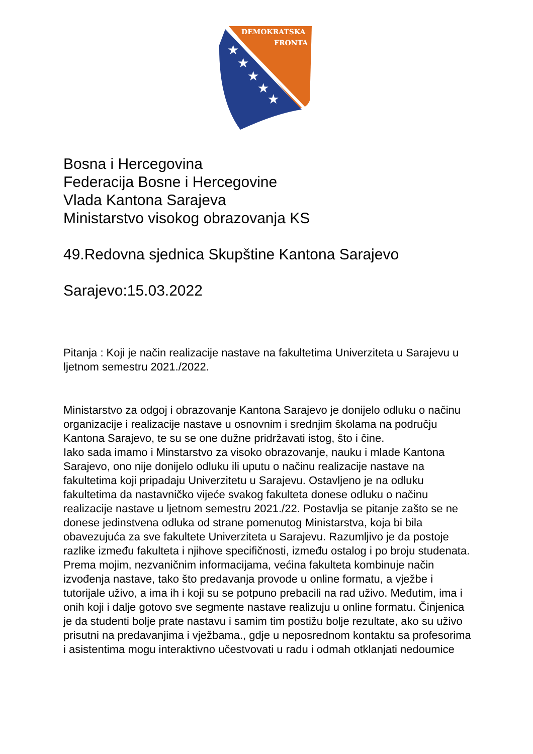DEMOKRATSKA
FRONTA
★
★
★
★
★
Bosna i Hercegovina
Federacija Bosne i Hercegovine
Vlada Kantona Sarajeva
Ministarstvo visokog obrazovanja KS
49.Redovna sjednica Skupštine Kantona Sarajevo
Sarajevo:15.03.2022
Pitanja : Koji je način realizacije nastave na fakultetima Univerziteta u Sarajevu u ljetnom semestru 2021./2022.
Ministarstvo za odgoj i obrazovanje Kantona Sarajevo je donijelo odluku o načinu organizacije i realizacije nastave u osnovnim i srednjim školama na području Kantona Sarajevo, te su se one dužne pridržavati istog, što i čine.
Iako sada imamo i Minstarstvo za visoko obrazovanje, nauku i mlade Kantona Sarajevo, ono nije donijelo odluku ili uputu o načinu realizacije nastave na fakultetima koji pripadaju Univerzitetu u Sarajevu. Ostavljeno je na odluku fakultetima da nastavničko vijeće svakog fakulteta donese odluku o načinu realizacije nastave u ljetnom semestru 2021./22. Postavlja se pitanje zašto se ne donese jedinstvena odluka od strane pomenutog Ministarstva, koja bi bila obavezujuća za sve fakultete Univerziteta u Sarajevu. Razumljivo je da postoje razlike između fakulteta i njihove specifičnosti, između ostalog i po broju studenata. Prema mojim, nezvaničnim informacijama, većina fakulteta kombinuje način izvođenja nastave, tako što predavanja provode u online formatu, a vježbe i tutorijale uživo, a ima ih i koji su se potpuno prebacili na rad uživo. Međutim, ima i onih koji i dalje gotovo sve segmente nastave realizuju u online formatu. Činjenica je da studenti bolje prate nastavu i samim tim postižu bolje rezultate, ako su uživo prisutni na predavanjima i vježbama., gdje u neposrednom kontaktu sa profesorima i asistentima mogu interaktivno učestvovati u radu i odmah otklanjati nedoumice